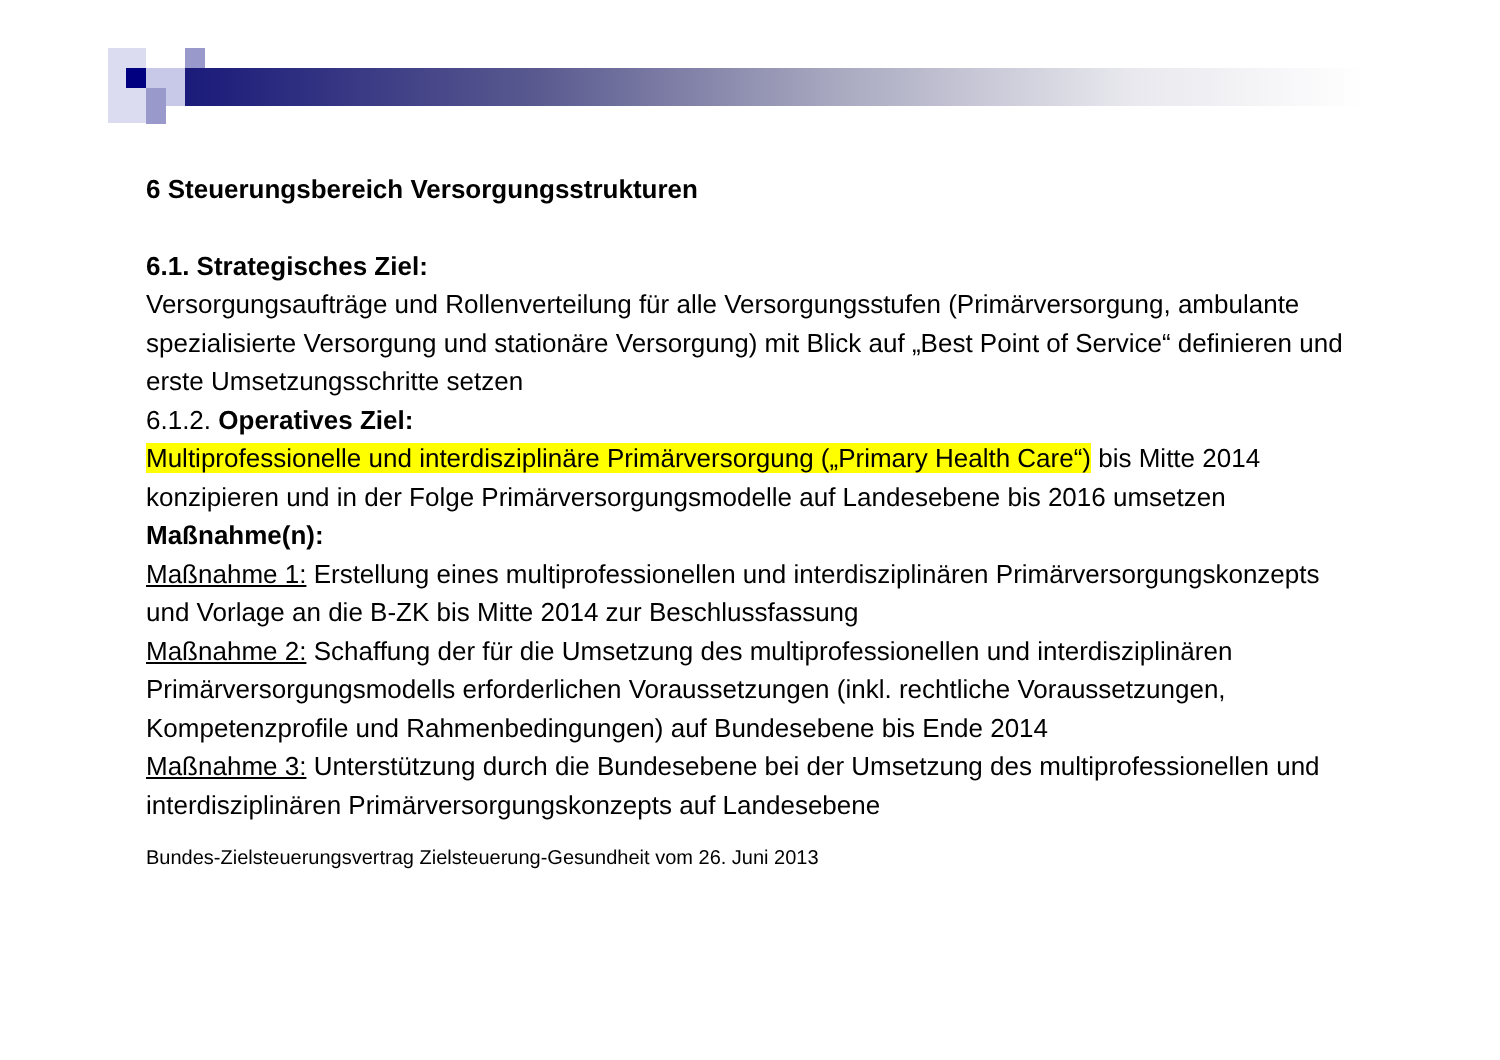6 Steuerungsbereich Versorgungsstrukturen
6.1. Strategisches Ziel:
Versorgungsaufträge und Rollenverteilung für alle Versorgungsstufen (Primärversorgung, ambulante spezialisierte Versorgung und stationäre Versorgung) mit Blick auf „Best Point of Service“ definieren und erste Umsetzungsschritte setzen
6.1.2. Operatives Ziel:
Multiprofessionelle und interdisziplinäre Primärversorgung („Primary Health Care“) bis Mitte 2014 konzipieren und in der Folge Primärversorgungsmodelle auf Landesebene bis 2016 umsetzen
Maßnahme(n):
Maßnahme 1: Erstellung eines multiprofessionellen und interdisziplinären Primärversorgungskonzepts und Vorlage an die B-ZK bis Mitte 2014 zur Beschlussfassung
Maßnahme 2: Schaffung der für die Umsetzung des multiprofessionellen und interdisziplinären Primärversorgungsmodells erforderlichen Voraussetzungen (inkl. rechtliche Voraussetzungen, Kompetenzprofile und Rahmenbedingungen) auf Bundesebene bis Ende 2014
Maßnahme 3: Unterstützung durch die Bundesebene bei der Umsetzung des multiprofessionellen und interdisziplinären Primärversorgungskonzepts auf Landesebene
Bundes-Zielsteuerungsvertrag Zielsteuerung-Gesundheit vom 26. Juni 2013